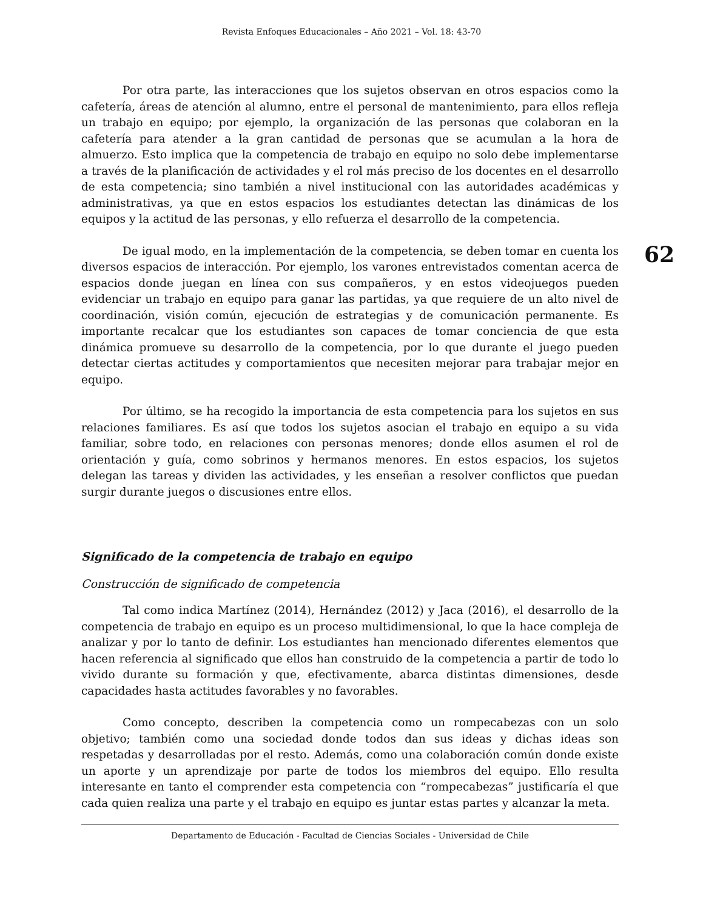Revista Enfoques Educacionales – Año 2021 – Vol. 18: 43-70
62
Por otra parte, las interacciones que los sujetos observan en otros espacios como la cafetería, áreas de atención al alumno, entre el personal de mantenimiento, para ellos refleja un trabajo en equipo; por ejemplo, la organización de las personas que colaboran en la cafetería para atender a la gran cantidad de personas que se acumulan a la hora de almuerzo. Esto implica que la competencia de trabajo en equipo no solo debe implementarse a través de la planificación de actividades y el rol más preciso de los docentes en el desarrollo de esta competencia; sino también a nivel institucional con las autoridades académicas y administrativas, ya que en estos espacios los estudiantes detectan las dinámicas de los equipos y la actitud de las personas, y ello refuerza el desarrollo de la competencia.
De igual modo, en la implementación de la competencia, se deben tomar en cuenta los diversos espacios de interacción. Por ejemplo, los varones entrevistados comentan acerca de espacios donde juegan en línea con sus compañeros, y en estos videojuegos pueden evidenciar un trabajo en equipo para ganar las partidas, ya que requiere de un alto nivel de coordinación, visión común, ejecución de estrategias y de comunicación permanente. Es importante recalcar que los estudiantes son capaces de tomar conciencia de que esta dinámica promueve su desarrollo de la competencia, por lo que durante el juego pueden detectar ciertas actitudes y comportamientos que necesiten mejorar para trabajar mejor en equipo.
Por último, se ha recogido la importancia de esta competencia para los sujetos en sus relaciones familiares. Es así que todos los sujetos asocian el trabajo en equipo a su vida familiar, sobre todo, en relaciones con personas menores; donde ellos asumen el rol de orientación y guía, como sobrinos y hermanos menores. En estos espacios, los sujetos delegan las tareas y dividen las actividades, y les enseñan a resolver conflictos que puedan surgir durante juegos o discusiones entre ellos.
Significado de la competencia de trabajo en equipo
Construcción de significado de competencia
Tal como indica Martínez (2014), Hernández (2012) y Jaca (2016), el desarrollo de la competencia de trabajo en equipo es un proceso multidimensional, lo que la hace compleja de analizar y por lo tanto de definir. Los estudiantes han mencionado diferentes elementos que hacen referencia al significado que ellos han construido de la competencia a partir de todo lo vivido durante su formación y que, efectivamente, abarca distintas dimensiones, desde capacidades hasta actitudes favorables y no favorables.
Como concepto, describen la competencia como un rompecabezas con un solo objetivo; también como una sociedad donde todos dan sus ideas y dichas ideas son respetadas y desarrolladas por el resto. Además, como una colaboración común donde existe un aporte y un aprendizaje por parte de todos los miembros del equipo. Ello resulta interesante en tanto el comprender esta competencia con “rompecabezas” justificaría el que cada quien realiza una parte y el trabajo en equipo es juntar estas partes y alcanzar la meta.
Departamento de Educación - Facultad de Ciencias Sociales - Universidad de Chile